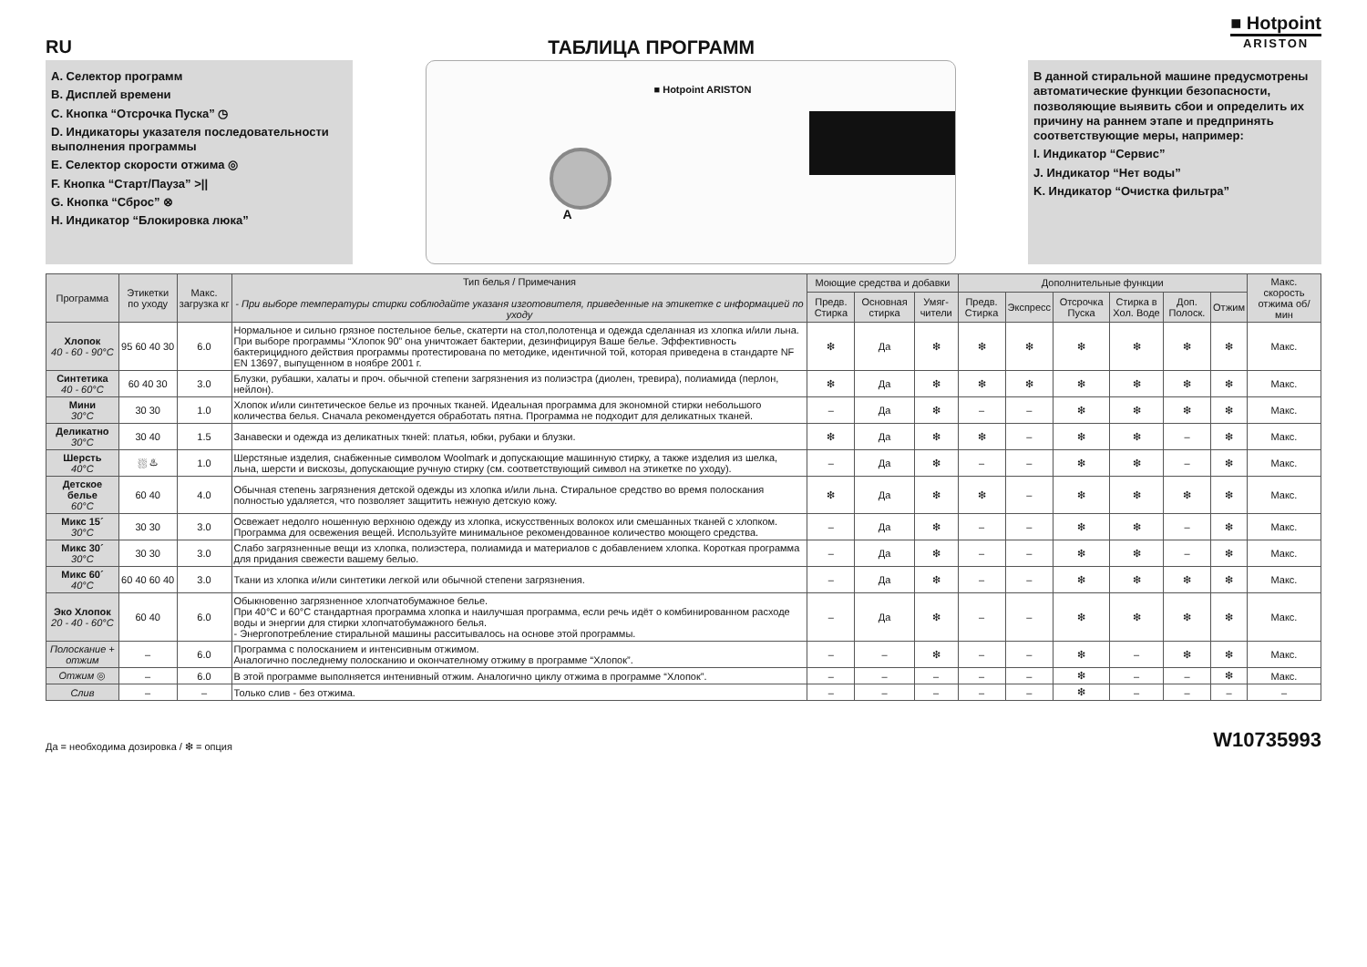RU ТАБЛИЦА ПРОГРАММ
■ Hotpoint
ARISTON
A. Селектор программ
B. Дисплей времени
C. Кнопка “Отсрочка Пуска” ◷
D. Индикаторы указателя последовательности выполнения программы
E. Селектор скорости отжима ◎
F. Кнопка “Старт/Пауза” >||
G. Кнопка “Сброс” ⊗
H. Индикатор “Блокировка люка”
■ Hotpoint ARISTON
A
В данной стиральной машине предусмотрены автоматические функции безопасности, позволяющие выявить сбои и определить их причину на раннем этапе и предпринять соответствующие меры, например:
I. Индикатор “Сервис”
J. Индикатор “Нет воды”
K. Индикатор “Очистка фильтра”
| Программа | Этикетки по уходу | Макс. загрузка кг | Тип белья / Примечания - При выборе температуры стирки соблюдайте указаня изготовителя, приведенные на этикетке с информацией по уходу | Моющие средства и добавки | | | Дополнительные функции | | | | | | Макс. скорость отжима об/мин |
| --- | --- | --- | --- | --- | --- | --- | --- | --- | --- | --- | --- | --- | --- |
| | | | | Предв. Стирка | Основная стирка | Умяг-чители | Предв. Стирка | Экспресс | Отсрочка Пуска | Стирка в Хол. Воде | Доп. Полоск. | Отжим | |
| Хлопок 40 - 60 - 90°C | 95 60 40 30 | 6.0 | Нормальное и сильно грязное постельное белье, скатерти на стол,полотенца и одежда сделанная из хлопка и/или льна. При выборе программы “Хлопок 90” она уничтожает бактерии, дезинфицируя Ваше белье. Эффективность бактерицидного действия программы протестирована по методике, идентичной той, которая приведена в стандарте NF EN 13697, выпущенном в ноябре 2001 г. | ❇ | Да | ❇ | ❇ | ❇ | ❇ | ❇ | ❇ | ❇ | Макс. |
| Синтетика 40 - 60°C | 60 40 30 | 3.0 | Блузки, рубашки, халаты и проч. обычной степени загрязнения из полиэстра (диолен, тревира), полиамида (перлон, нейлон). | ❇ | Да | ❇ | ❇ | ❇ | ❇ | ❇ | ❇ | ❇ | Макс. |
| Мини 30°C | 30 30 | 1.0 | Хлопок и/или синтетическое белье из прочных тканей. Идеальная программа для экономной стирки небольшого количества белья. Сначала рекомендуется обработать пятна. Программа не подходит для деликатных тканей. | – | Да | ❇ | – | – | ❇ | ❇ | ❇ | ❇ | Макс. |
| Деликатно 30°C | 30 40 | 1.5 | Занавески и одежда из деликатных ткней: платья, юбки, рубаки и блузки. | ❇ | Да | ❇ | ❇ | – | ❇ | ❇ | – | ❇ | Макс. |
| Шерсть 40°C | ⛆ ♨ | 1.0 | Шерстяные изделия, снабженные символом Woolmark и допускающие машинную стирку, а также изделия из шелка, льна, шерсти и вискозы, допускающие ручную стирку (см. соответствующий символ на этикетке по уходу). | – | Да | ❇ | – | – | ❇ | ❇ | – | ❇ | Макс. |
| Детское белье 60°C | 60 40 | 4.0 | Обычная степень загрязнения детской одежды из хлопка и/или льна. Стиральное средство во время полоскания полностью удаляется, что позволяет защитить нежную детскую кожу. | ❇ | Да | ❇ | ❇ | – | ❇ | ❇ | ❇ | ❇ | Макс. |
| Микс 15´ 30°C | 30 30 | 3.0 | Освежает недолго ношенную верхнюю одежду из хлопка, искусственных волокох или смешанных тканей с хлопком. Программа для освежения вещей. Используйте минимальное рекомендованное количество моющего средства. | – | Да | ❇ | – | – | ❇ | ❇ | – | ❇ | Макс. |
| Микс 30´ 30°C | 30 30 | 3.0 | Слабо загрязненные вещи из хлопка, полиэстера, полиамида и материалов с добавлением хлопка. Короткая программа для придания свежести вашему белью. | – | Да | ❇ | – | – | ❇ | ❇ | – | ❇ | Макс. |
| Микс 60´ 40°C | 60 40 60 40 | 3.0 | Ткани из хлопка и/или синтетики легкой или обычной степени загрязнения. | – | Да | ❇ | – | – | ❇ | ❇ | ❇ | ❇ | Макс. |
| Эко Хлопок 20 - 40 - 60°C | 60 40 | 6.0 | Обыкновенно загрязненное хлопчатобумажное белье. При 40°C и 60°C стандартная программа хлопка и наилучшая программа, если речь идёт о комбинированном расходе воды и энергии для стирки хлопчатобумажного белья. - Энергопотребление стиральной машины расситывалось на основе этой программы. | – | Да | ❇ | – | – | ❇ | ❇ | ❇ | ❇ | Макс. |
| Полоскание + отжим | – | 6.0 | Программа с полосканием и интенсивным отжимом. Аналогично последнему полосканию и окончателному отжиму в программе “Хлопок”. | – | – | ❇ | – | – | ❇ | – | ❇ | ❇ | Макс. |
| Отжим ◎ | – | 6.0 | В этой программе выполняется интенивный отжим. Аналогично циклу отжима в программе “Хлопок”. | – | – | – | – | – | ❇ | – | – | ❇ | Макс. |
| Слив | – | – | Только слив - без отжима. | – | – | – | – | – | ❇ | – | – | – | – |
Да = необходима дозировка / ❇ = опция
W10735993